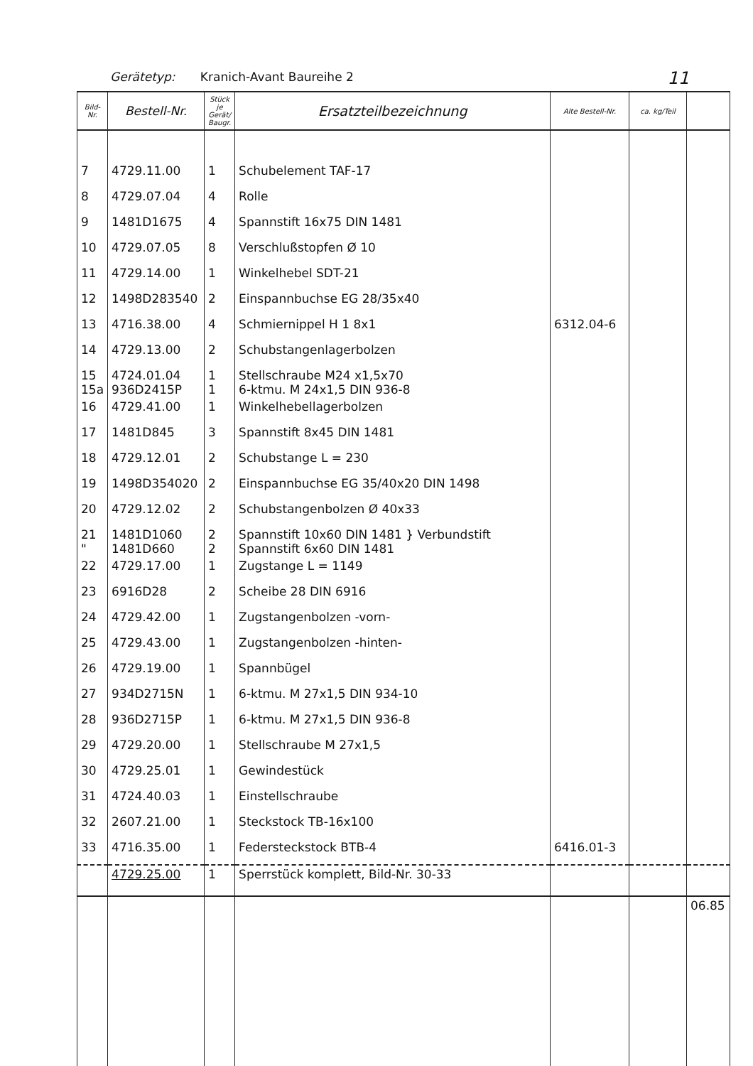Gerätetyp: Kranich-Avant Baureihe 2 11
| Bild- Nr. | Bestell-Nr. | Stück je Gerät/ Baugr. | Ersatzteilbezeichnung | Alte Bestell-Nr. | ca. kg/Teil | |
| --- | --- | --- | --- | --- | --- | --- |
| 7 | 4729.11.00 | 1 | Schubelement TAF-17 | | | |
| 8 | 4729.07.04 | 4 | Rolle | | | |
| 9 | 1481D1675 | 4 | Spannstift 16x75 DIN 1481 | | | |
| 10 | 4729.07.05 | 8 | Verschlußstopfen Ø 10 | | | |
| 11 | 4729.14.00 | 1 | Winkelhebel SDT-21 | | | |
| 12 | 1498D283540 | 2 | Einspannbuchse EG 28/35x40 | | | |
| 13 | 4716.38.00 | 4 | Schmiernippel H 1 8x1 | 6312.04-6 | | |
| 14 | 4729.13.00 | 2 | Schubstangenlagerbolzen | | | |
| 15 15a | 4724.01.04 936D2415P | 1 1 | Stellschraube M24 x1,5x70 6-ktmu. M 24x1,5 DIN 936-8 | | | |
| 16 | 4729.41.00 | 1 | Winkelhebellagerbolzen | | | |
| 17 | 1481D845 | 3 | Spannstift 8x45 DIN 1481 | | | |
| 18 | 4729.12.01 | 2 | Schubstange L = 230 | | | |
| 19 | 1498D354020 | 2 | Einspannbuchse EG 35/40x20 DIN 1498 | | | |
| 20 | 4729.12.02 | 2 | Schubstangenbolzen Ø 40x33 | | | |
| 21 " | 1481D1060 1481D660 | 2 2 | Spannstift 10x60 DIN 1481 } Verbundstift Spannstift 6x60 DIN 1481 | | | |
| 22 | 4729.17.00 | 1 | Zugstange L = 1149 | | | |
| 23 | 6916D28 | 2 | Scheibe 28 DIN 6916 | | | |
| 24 | 4729.42.00 | 1 | Zugstangenbolzen -vorn- | | | |
| 25 | 4729.43.00 | 1 | Zugstangenbolzen -hinten- | | | |
| 26 | 4729.19.00 | 1 | Spannbügel | | | |
| 27 | 934D2715N | 1 | 6-ktmu. M 27x1,5 DIN 934-10 | | | |
| 28 | 936D2715P | 1 | 6-ktmu. M 27x1,5 DIN 936-8 | | | |
| 29 | 4729.20.00 | 1 | Stellschraube M 27x1,5 | | | |
| 30 | 4729.25.01 | 1 | Gewindestück | | | |
| 31 | 4724.40.03 | 1 | Einstellschraube | | | |
| 32 | 2607.21.00 | 1 | Steckstock TB-16x100 | | | |
| 33 | 4716.35.00 | 1 | Federsteckstock BTB-4 | 6416.01-3 | | |
| | 4729.25.00 | 1 | Sperrstück komplett, Bild-Nr. 30-33 | | | |
| | | | | | | 06.85 |